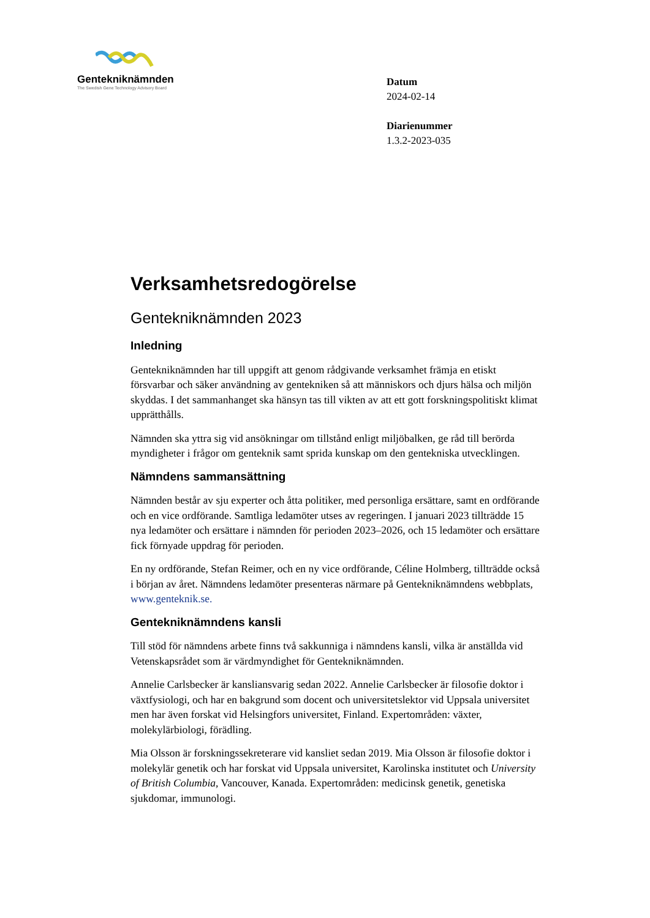Gentekniknämnden
The Swedish Gene Technology Advisory Board
Datum
2024-02-14
Diarienummer
1.3.2-2023-035
Verksamhetsredogörelse
Gentekniknämnden 2023
Inledning
Gentekniknämnden har till uppgift att genom rådgivande verksamhet främja en etiskt försvarbar och säker användning av gentekniken så att människors och djurs hälsa och miljön skyddas. I det sammanhanget ska hänsyn tas till vikten av att ett gott forskningspolitiskt klimat upprätthålls.
Nämnden ska yttra sig vid ansökningar om tillstånd enligt miljöbalken, ge råd till berörda myndigheter i frågor om genteknik samt sprida kunskap om den gentekniska utvecklingen.
Nämndens sammansättning
Nämnden består av sju experter och åtta politiker, med personliga ersättare, samt en ordförande och en vice ordförande. Samtliga ledamöter utses av regeringen. I januari 2023 tillträdde 15 nya ledamöter och ersättare i nämnden för perioden 2023–2026, och 15 ledamöter och ersättare fick förnyade uppdrag för perioden.
En ny ordförande, Stefan Reimer, och en ny vice ordförande, Céline Holmberg, tillträdde också i början av året. Nämndens ledamöter presenteras närmare på Gentekniknämndens webbplats, www.genteknik.se.
Gentekniknämndens kansli
Till stöd för nämndens arbete finns två sakkunniga i nämndens kansli, vilka är anställda vid Vetenskapsrådet som är värdmyndighet för Gentekniknämnden.
Annelie Carlsbecker är kansliansvarig sedan 2022. Annelie Carlsbecker är filosofie doktor i växtfysiologi, och har en bakgrund som docent och universitetslektor vid Uppsala universitet men har även forskat vid Helsingfors universitet, Finland. Expertområden: växter, molekylärbiologi, förädling.
Mia Olsson är forskningssekreterare vid kansliet sedan 2019. Mia Olsson är filosofie doktor i molekylär genetik och har forskat vid Uppsala universitet, Karolinska institutet och University of British Columbia, Vancouver, Kanada. Expertområden: medicinsk genetik, genetiska sjukdomar, immunologi.